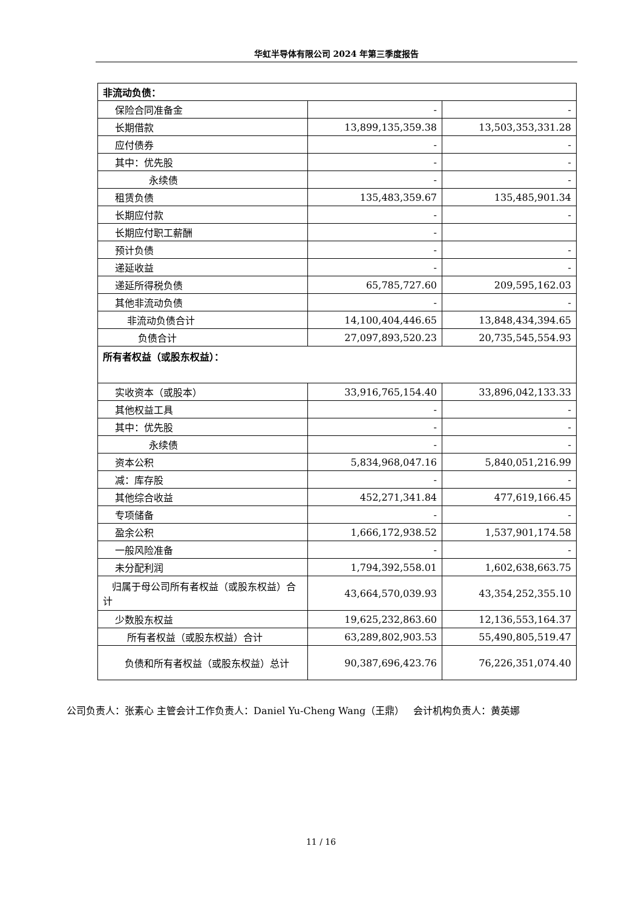华虹半导体有限公司 2024 年第三季度报告
| 非流动负债： | | |
| 保险合同准备金 | - | - |
| 长期借款 | 13,899,135,359.38 | 13,503,353,331.28 |
| 应付债券 | - | - |
| 其中：优先股 | - | - |
| 永续债 | - | - |
| 租赁负债 | 135,483,359.67 | 135,485,901.34 |
| 长期应付款 | - | - |
| 长期应付职工薪酬 | - | |
| 预计负债 | - | - |
| 递延收益 | - | - |
| 递延所得税负债 | 65,785,727.60 | 209,595,162.03 |
| 其他非流动负债 | - | - |
| 非流动负债合计 | 14,100,404,446.65 | 13,848,434,394.65 |
| 负债合计 | 27,097,893,520.23 | 20,735,545,554.93 |
| 所有者权益（或股东权益）： | | |
| 实收资本（或股本） | 33,916,765,154.40 | 33,896,042,133.33 |
| 其他权益工具 | - | - |
| 其中：优先股 | - | - |
| 永续债 | - | - |
| 资本公积 | 5,834,968,047.16 | 5,840,051,216.99 |
| 减：库存股 | - | - |
| 其他综合收益 | 452,271,341.84 | 477,619,166.45 |
| 专项储备 | - | - |
| 盈余公积 | 1,666,172,938.52 | 1,537,901,174.58 |
| 一般风险准备 | - | - |
| 未分配利润 | 1,794,392,558.01 | 1,602,638,663.75 |
| 归属于母公司所有者权益（或股东权益）合计 | 43,664,570,039.93 | 43,354,252,355.10 |
| 少数股东权益 | 19,625,232,863.60 | 12,136,553,164.37 |
| 所有者权益（或股东权益）合计 | 63,289,802,903.53 | 55,490,805,519.47 |
| 负债和所有者权益（或股东权益）总计 | 90,387,696,423.76 | 76,226,351,074.40 |
公司负责人：张素心 主管会计工作负责人：Daniel Yu-Cheng Wang（王鼎） 会计机构负责人：黄英娜
11 / 16